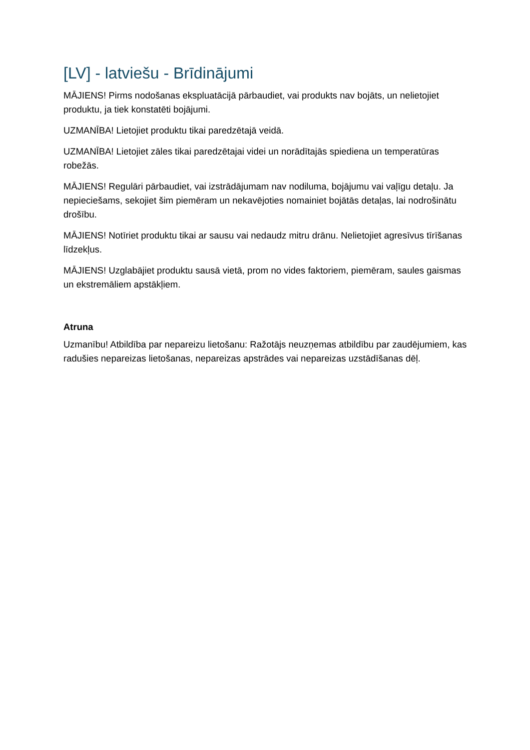[LV] - latviešu - Brīdinājumi
MĀJIENS! Pirms nodošanas ekspluatācijā pārbaudiet, vai produkts nav bojāts, un nelietojiet produktu, ja tiek konstatēti bojājumi.
UZMANĪBA! Lietojiet produktu tikai paredzētajā veidā.
UZMANĪBA! Lietojiet zāles tikai paredzētajai videi un norādītajās spiediena un temperatūras robežās.
MĀJIENS! Regulāri pārbaudiet, vai izstrādājumam nav nodiluma, bojājumu vai vaļīgu detaļu. Ja nepieciešams, sekojiet šim piemēram un nekavējoties nomainiet bojātās detaļas, lai nodrošinātu drošību.
MĀJIENS! Notīriet produktu tikai ar sausu vai nedaudz mitru drānu. Nelietojiet agresīvus tīrīšanas līdzekļus.
MĀJIENS! Uzglabājiet produktu sausā vietā, prom no vides faktoriem, piemēram, saules gaismas un ekstremāliem apstākļiem.
Atruna
Uzmanību! Atbildība par nepareizu lietošanu: Ražotājs neuzņemas atbildību par zaudējumiem, kas radušies nepareizas lietošanas, nepareizas apstrādes vai nepareizas uzstādīšanas dēļ.